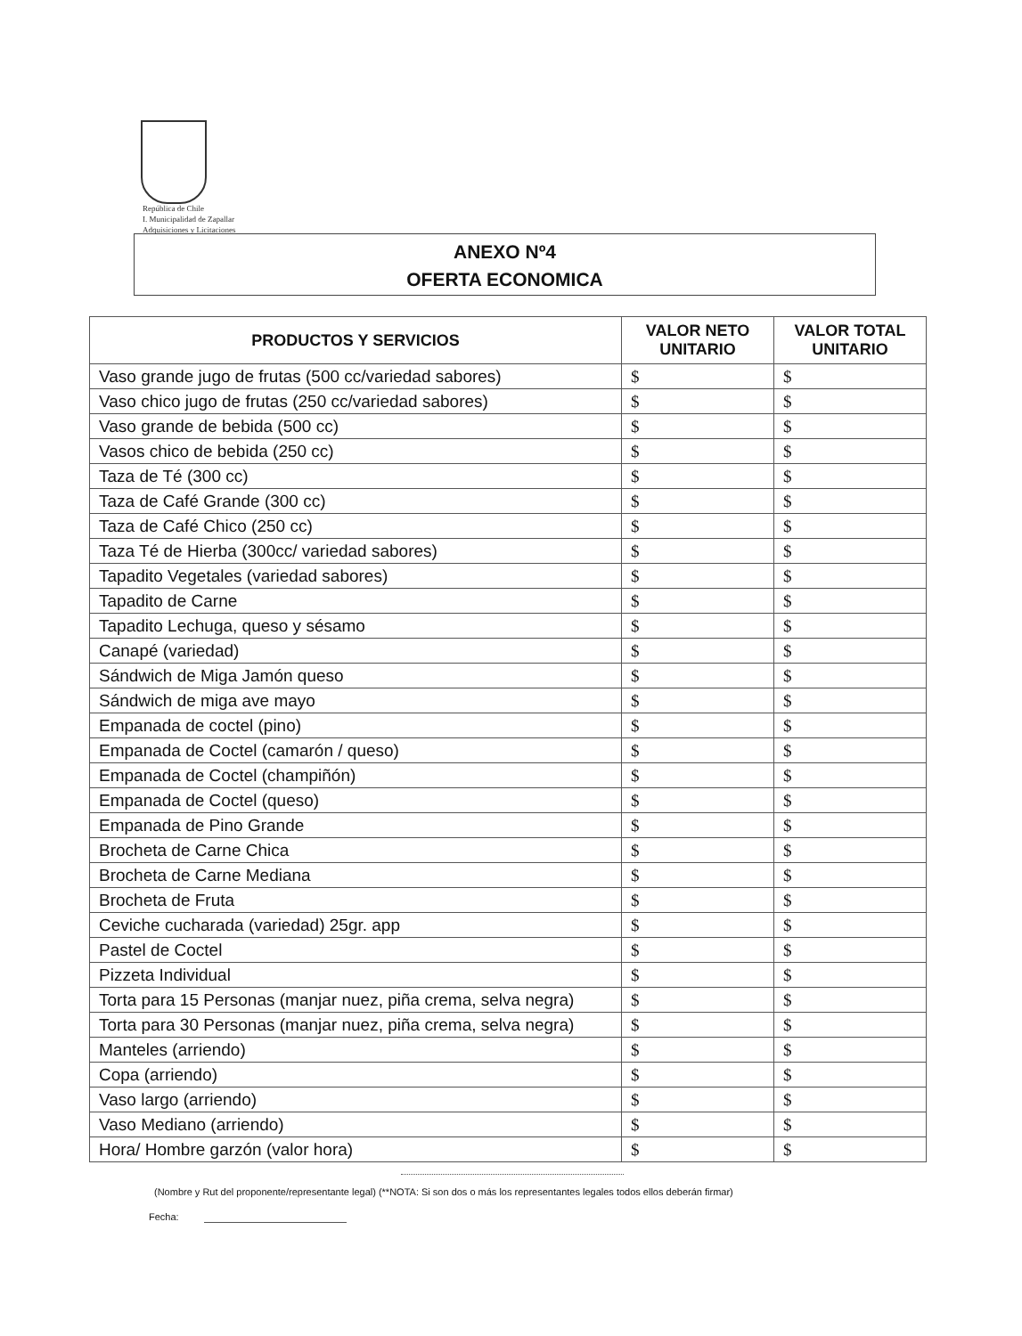República de Chile
I. Municipalidad de Zapallar
Adquisiciones y Licitaciones
ANEXO Nº4
OFERTA ECONOMICA
| PRODUCTOS Y SERVICIOS | VALOR NETO UNITARIO | VALOR TOTAL UNITARIO |
| --- | --- | --- |
| Vaso grande jugo de frutas (500 cc/variedad sabores) | $ | $ |
| Vaso chico jugo de frutas (250 cc/variedad sabores) | $ | $ |
| Vaso grande de bebida (500 cc) | $ | $ |
| Vasos chico de bebida (250 cc) | $ | $ |
| Taza de Té (300 cc) | $ | $ |
| Taza de Café Grande (300 cc) | $ | $ |
| Taza de Café Chico (250 cc) | $ | $ |
| Taza Té de Hierba (300cc/ variedad sabores) | $ | $ |
| Tapadito Vegetales (variedad sabores) | $ | $ |
| Tapadito de Carne | $ | $ |
| Tapadito Lechuga, queso y sésamo | $ | $ |
| Canapé (variedad) | $ | $ |
| Sándwich de Miga Jamón queso | $ | $ |
| Sándwich de miga ave mayo | $ | $ |
| Empanada de coctel (pino) | $ | $ |
| Empanada de Coctel (camarón / queso) | $ | $ |
| Empanada de Coctel (champiñón) | $ | $ |
| Empanada de Coctel (queso) | $ | $ |
| Empanada de Pino Grande | $ | $ |
| Brocheta de Carne Chica | $ | $ |
| Brocheta de Carne Mediana | $ | $ |
| Brocheta de Fruta | $ | $ |
| Ceviche cucharada (variedad) 25gr. app | $ | $ |
| Pastel de Coctel | $ | $ |
| Pizzeta Individual | $ | $ |
| Torta para 15 Personas (manjar nuez, piña crema, selva negra) | $ | $ |
| Torta para 30 Personas (manjar nuez, piña crema, selva negra) | $ | $ |
| Manteles (arriendo) | $ | $ |
| Copa (arriendo) | $ | $ |
| Vaso largo (arriendo) | $ | $ |
| Vaso Mediano (arriendo) | $ | $ |
| Hora/ Hombre garzón (valor hora) | $ | $ |
(Nombre y Rut del proponente/representante legal) (**NOTA: Si son dos o más los representantes legales todos ellos deberán firmar)
Fecha: